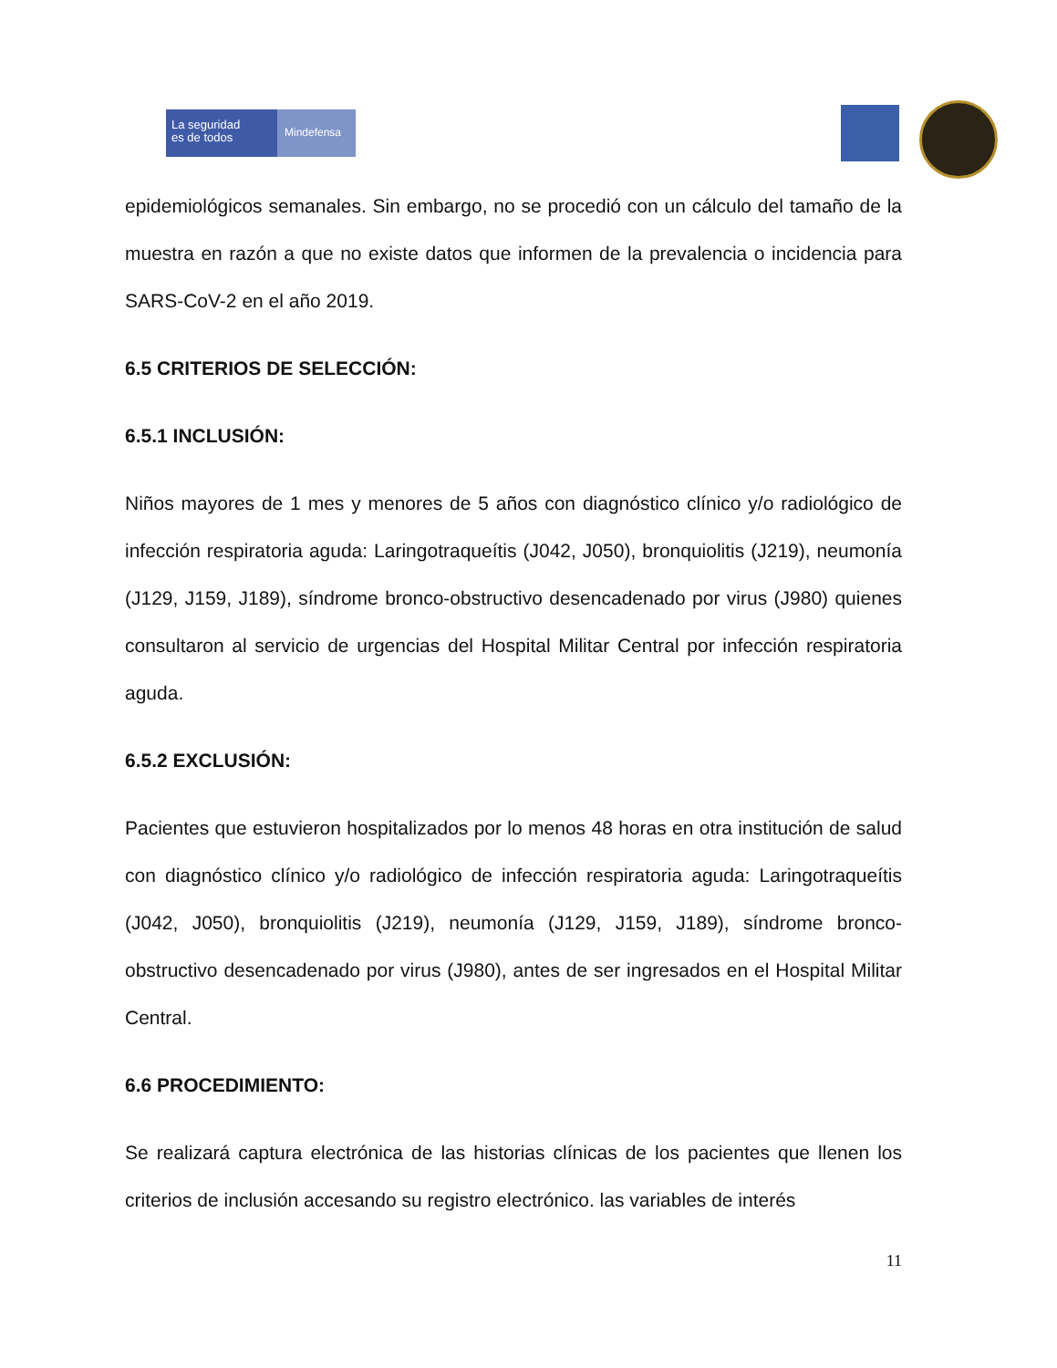La seguridad
es de todos
Mindefensa
epidemiológicos semanales. Sin embargo, no se procedió con un cálculo del tamaño de la muestra en razón a que no existe datos que informen de la prevalencia o incidencia para SARS-CoV-2 en el año 2019.
6.5 CRITERIOS DE SELECCIÓN:
6.5.1 INCLUSIÓN:
Niños mayores de 1 mes y menores de 5 años con diagnóstico clínico y/o radiológico de infección respiratoria aguda: Laringotraqueítis (J042, J050), bronquiolitis (J219), neumonía (J129, J159, J189), síndrome bronco-obstructivo desencadenado por virus (J980) quienes consultaron al servicio de urgencias del Hospital Militar Central por infección respiratoria aguda.
6.5.2 EXCLUSIÓN:
Pacientes que estuvieron hospitalizados por lo menos 48 horas en otra institución de salud con diagnóstico clínico y/o radiológico de infección respiratoria aguda: Laringotraqueítis (J042, J050), bronquiolitis (J219), neumonía (J129, J159, J189), síndrome bronco-obstructivo desencadenado por virus (J980), antes de ser ingresados en el Hospital Militar Central.
6.6 PROCEDIMIENTO:
Se realizará captura electrónica de las historias clínicas de los pacientes que llenen los criterios de inclusión accesando su registro electrónico. las variables de interés
11